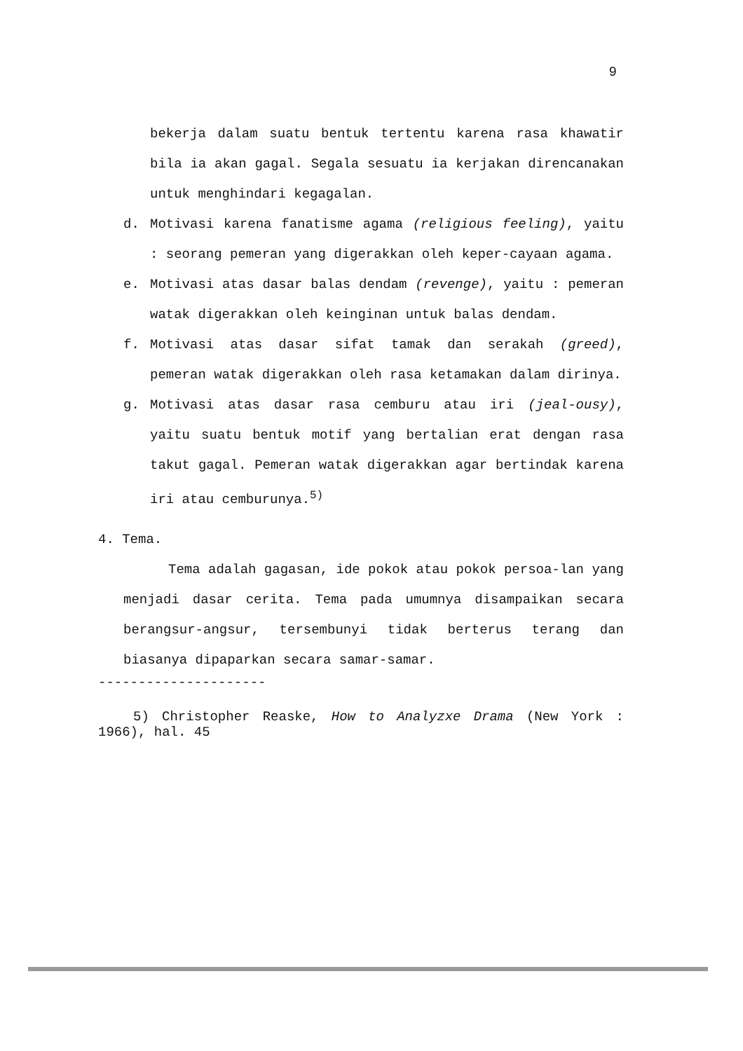9
bekerja dalam suatu bentuk tertentu karena rasa khawatir bila ia akan gagal. Segala sesuatu ia kerjakan direncanakan untuk menghindari kegagalan.
d. Motivasi karena fanatisme agama (religious feeling), yaitu : seorang pemeran yang digerakkan oleh keper-cayaan agama.
e. Motivasi atas dasar balas dendam (revenge), yaitu : pemeran watak digerakkan oleh keinginan untuk balas dendam.
f. Motivasi atas dasar sifat tamak dan serakah (greed), pemeran watak digerakkan oleh rasa ketamakan dalam dirinya.
g. Motivasi atas dasar rasa cemburu atau iri (jeal-ousy), yaitu suatu bentuk motif yang bertalian erat dengan rasa takut gagal. Pemeran watak digerakkan agar bertindak karena iri atau cemburunya.<sup>5)</sup>
4. Tema.
Tema adalah gagasan, ide pokok atau pokok persoa-lan yang menjadi dasar cerita. Tema pada umumnya disampaikan secara berangsur-angsur, tersembunyi tidak berterus terang dan biasanya dipaparkan secara samar-samar.
---------------------
5) Christopher Reaske, How to Analyzxe Drama (New York : 1966), hal. 45